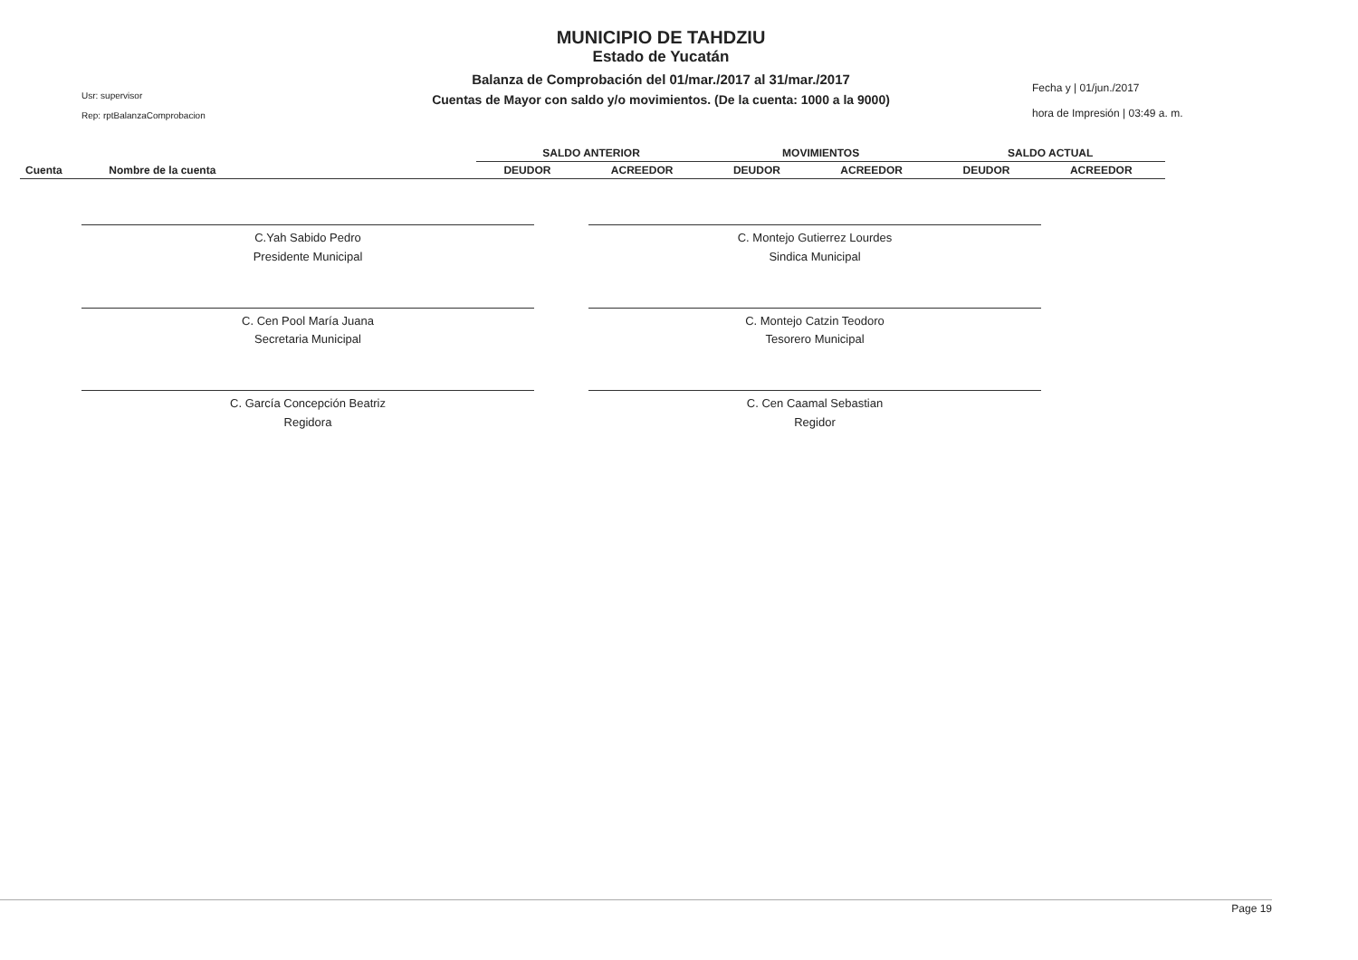Usr: supervisor
Rep: rptBalanzaComprobacion
MUNICIPIO DE TAHDZIU
Estado de Yucatán
Balanza de Comprobación del 01/mar./2017 al 31/mar./2017
Cuentas de Mayor con saldo y/o movimientos. (De la cuenta: 1000 a la 9000)
Fecha y | 01/jun./2017
hora de Impresión | 03:49 a. m.
| | | SALDO ANTERIOR | | MOVIMIENTOS | | SALDO ACTUAL | |
| --- | --- | --- | --- | --- | --- | --- | --- |
| Cuenta | Nombre de la cuenta | DEUDOR | ACREEDOR | DEUDOR | ACREEDOR | DEUDOR | ACREEDOR |
C.Yah Sabido Pedro
Presidente Municipal
C. Montejo Gutierrez Lourdes
Sindica Municipal
C. Cen Pool María Juana
Secretaria Municipal
C. Montejo Catzin Teodoro
Tesorero Municipal
C. García Concepción Beatriz
Regidora
C. Cen Caamal Sebastian
Regidor
Page 19